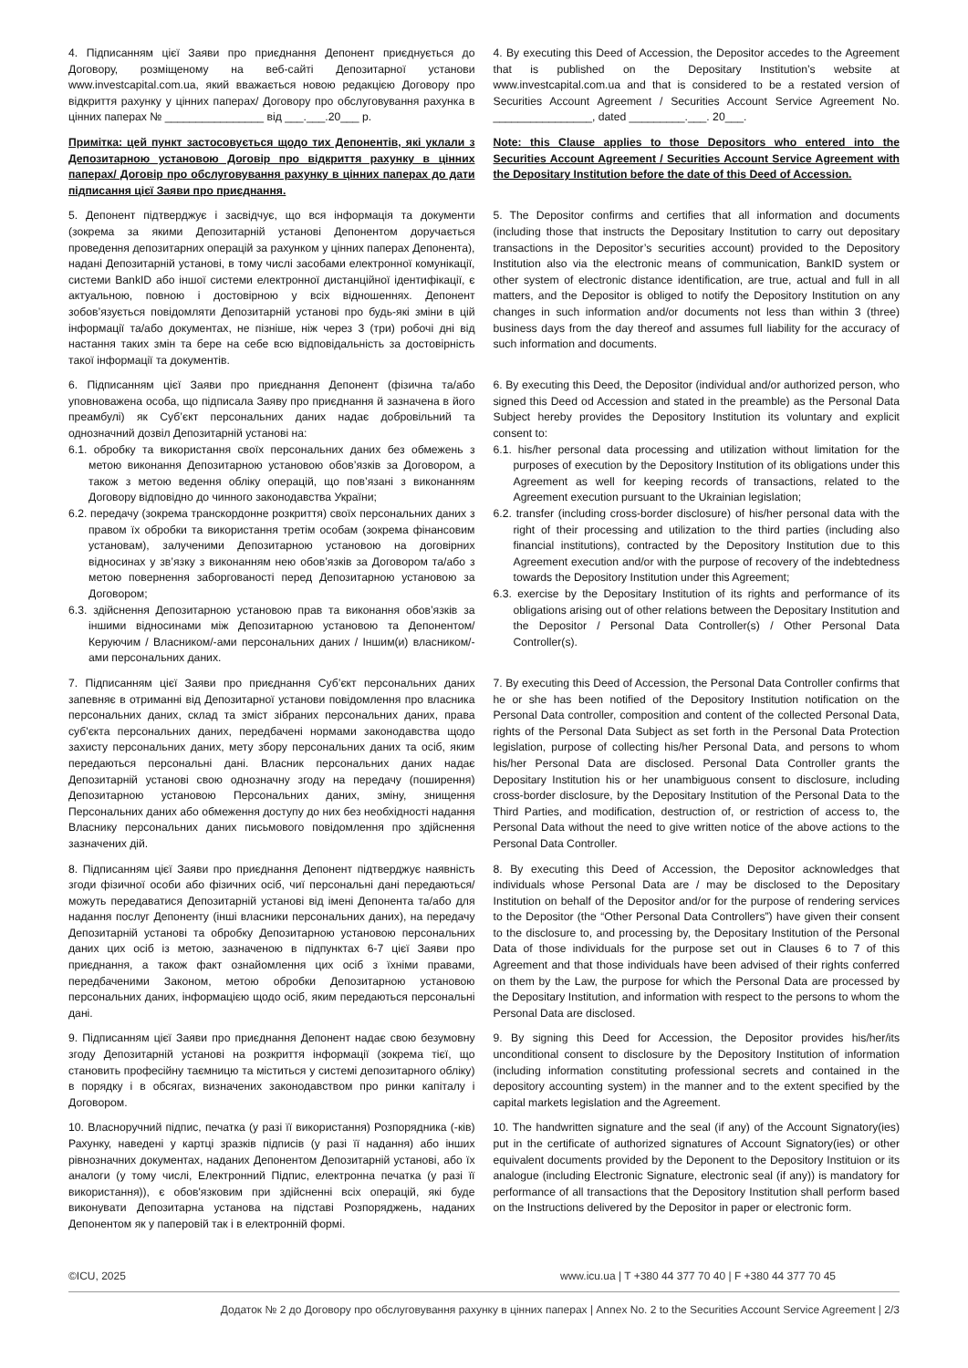4. Підписанням цієї Заяви про приєднання Депонент приєднується до Договору, розміщеному на веб-сайті Депозитарної установи www.investcapital.com.ua, який вважається новою редакцією Договору про відкриття рахунку у цінних паперах/ Договору про обслуговування рахунка в цінних паперах № ________________ від ___.___.20___ р.
4. By executing this Deed of Accession, the Depositor accedes to the Agreement that is published on the Depositary Institution’s website at www.investcapital.com.ua and that is considered to be a restated version of Securities Account Agreement / Securities Account Service Agreement No. ________________, dated _________.___. 20___.
Примітка: цей пункт застосовується щодо тих Депонентів, які уклали з Депозитарною установою Договір про відкриття рахунку в цінних паперах/ Договір про обслуговування рахунку в цінних паперах до дати підписання цієї Заяви про приєднання.
Note: this Clause applies to those Depositors who entered into the Securities Account Agreement / Securities Account Service Agreement with the Depositary Institution before the date of this Deed of Accession.
5. Депонент підтверджує і засвідчує, що вся інформація та документи (зокрема за якими Депозитарній установі Депонентом доручається проведення депозитарних операцій за рахунком у цінних паперах Депонента), надані Депозитарній установі, в тому числі засобами електронної комунікації, системи BankID або іншої системи електронної дистанційної ідентифікації, є актуальною, повною і достовірною у всіх відношеннях. Депонент зобов’язується повідомляти Депозитарній установі про будь-які зміни в цій інформації та/або документах, не пізніше, ніж через 3 (три) робочі дні від настання таких змін та бере на себе всю відповідальність за достовірність такої інформації та документів.
5. The Depositor confirms and certifies that all information and documents (including those that instructs the Depositary Institution to carry out depositary transactions in the Depositor’s securities account) provided to the Depository Institution also via the electronic means of communication, BankID system or other system of electronic distance identification, are true, actual and full in all matters, and the Depositor is obliged to notify the Depository Institution on any changes in such information and/or documents not less than within 3 (three) business days from the day thereof and assumes full liability for the accuracy of such information and documents.
6. Підписанням цієї Заяви про приєднання Депонент (фізична та/або уповноважена особа, що підписала Заяву про приєднання й зазначена в його преамбулі) як Суб’єкт персональних даних надає добровільний та однозначний дозвіл Депозитарній установі на:
6.1. обробку та використання своїх персональних даних без обмежень з метою виконання Депозитарною установою обов’язків за Договором, а також з метою ведення обліку операцій, що пов’язані з виконанням Договору відповідно до чинного законодавства України;
6.2. передачу (зокрема транскордонне розкриття) своїх персональних даних з правом їх обробки та використання третім особам (зокрема фінансовим установам), залученими Депозитарною установою на договірних відносинах у зв’язку з виконанням нею обов’язків за Договором та/або з метою повернення заборгованості перед Депозитарною установою за Договором;
6.3. здійснення Депозитарною установою прав та виконання обов’язків за іншими відносинами між Депозитарною установою та Депонентом/ Керуючим / Власником/-ами персональних даних / Іншим(и) власником/-ами персональних даних.
6. By executing this Deed, the Depositor (individual and/or authorized person, who signed this Deed od Accession and stated in the preamble) as the Personal Data Subject hereby provides the Depository Institution its voluntary and explicit consent to:
6.1. his/her personal data processing and utilization without limitation for the purposes of execution by the Depository Institution of its obligations under this Agreement as well for keeping records of transactions, related to the Agreement execution pursuant to the Ukrainian legislation;
6.2. transfer (including cross-border disclosure) of his/her personal data with the right of their processing and utilization to the third parties (including also financial institutions), contracted by the Depository Institution due to this Agreement execution and/or with the purpose of recovery of the indebtedness towards the Depository Institution under this Agreement;
6.3. exercise by the Depositary Institution of its rights and performance of its obligations arising out of other relations between the Depositary Institution and the Depositor / Personal Data Controller(s) / Other Personal Data Controller(s).
7. Підписанням цієї Заяви про приєднання Суб’єкт персональних даних запевняє в отриманні від Депозитарної установи повідомлення про власника персональних даних, склад та зміст зібраних персональних даних, права суб'єкта персональних даних, передбачені нормами законодавства щодо захисту персональних даних, мету збору персональних даних та осіб, яким передаються персональні дані. Власник персональних даних надає Депозитарній установі свою однозначну згоду на передачу (поширення) Депозитарною установою Персональних даних, зміну, знищення Персональних даних або обмеження доступу до них без необхідності надання Власнику персональних даних письмового повідомлення про здійснення зазначених дій.
7. By executing this Deed of Accession, the Personal Data Controller confirms that he or she has been notified of the Depository Institution notification on the Personal Data controller, composition and content of the collected Personal Data, rights of the Personal Data Subject as set forth in the Personal Data Protection legislation, purpose of collecting his/her Personal Data, and persons to whom his/her Personal Data are disclosed. Personal Data Controller grants the Depositary Institution his or her unambiguous consent to disclosure, including cross-border disclosure, by the Depositary Institution of the Personal Data to the Third Parties, and modification, destruction of, or restriction of access to, the Personal Data without the need to give written notice of the above actions to the Personal Data Controller.
8. Підписанням цієї Заяви про приєднання Депонент підтверджує наявність згоди фізичної особи або фізичних осіб, чиї персональні дані передаються/можуть передаватися Депозитарній установі від імені Депонента та/або для надання послуг Депоненту (інші власники персональних даних), на передачу Депозитарній установі та обробку Депозитарною установою персональних даних цих осіб із метою, зазначеною в підпунктах 6-7 цієї Заяви про приєднання, а також факт ознайомлення цих осіб з їхніми правами, передбаченими Законом, метою обробки Депозитарною установою персональних даних, інформацією щодо осіб, яким передаються персональні дані.
8. By executing this Deed of Accession, the Depositor acknowledges that individuals whose Personal Data are / may be disclosed to the Depositary Institution on behalf of the Depositor and/or for the purpose of rendering services to the Depositor (the “Other Personal Data Controllers”) have given their consent to the disclosure to, and processing by, the Depositary Institution of the Personal Data of those individuals for the purpose set out in Clauses 6 to 7 of this Agreement and that those individuals have been advised of their rights conferred on them by the Law, the purpose for which the Personal Data are processed by the Depositary Institution, and information with respect to the persons to whom the Personal Data are disclosed.
9. Підписанням цієї Заяви про приєднання Депонент надає свою безумовну згоду Депозитарній установі на розкриття інформації (зокрема тієї, що становить професійну таємницю та міститься у системі депозитарного обліку) в порядку і в обсягах, визначених законодавством про ринки капіталу і Договором.
9. By signing this Deed for Accession, the Depositor provides his/her/its unconditional consent to disclosure by the Depository Institution of information (including information constituting professional secrets and contained in the depository accounting system) in the manner and to the extent specified by the capital markets legislation and the Agreement.
10. Власноручний підпис, печатка (у разі її використання) Розпорядника (-ків) Рахунку, наведені у картці зразків підписів (у разі її надання) або інших рівнозначних документах, наданих Депонентом Депозитарній установі, або їх аналоги (у тому числі, Електронний Підпис, електронна печатка (у разі її використання)), є обов'язковим при здійсненні всіх операцій, які буде виконувати Депозитарна установа на підставі Розпоряджень, наданих Депонентом як у паперовій так і в електронній формі.
10. The handwritten signature and the seal (if any) of the Account Signatory(ies) put in the certificate of authorized signatures of Account Signatory(ies) or other equivalent documents provided by the Deponent to the Depository Instituion or its analogue (including Electronic Signature, electronic seal (if any)) is mandatory for performance of all transactions that the Depository Institution shall perform based on the Instructions delivered by the Depositor in paper or electronic form.
©ICU, 2025 www.icu.ua | T +380 44 377 70 40 | F +380 44 377 70 45
Додаток № 2 до Договору про обслуговування рахунку в цінних паперах | Annex No. 2 to the Securities Account Service Agreement | 2/3